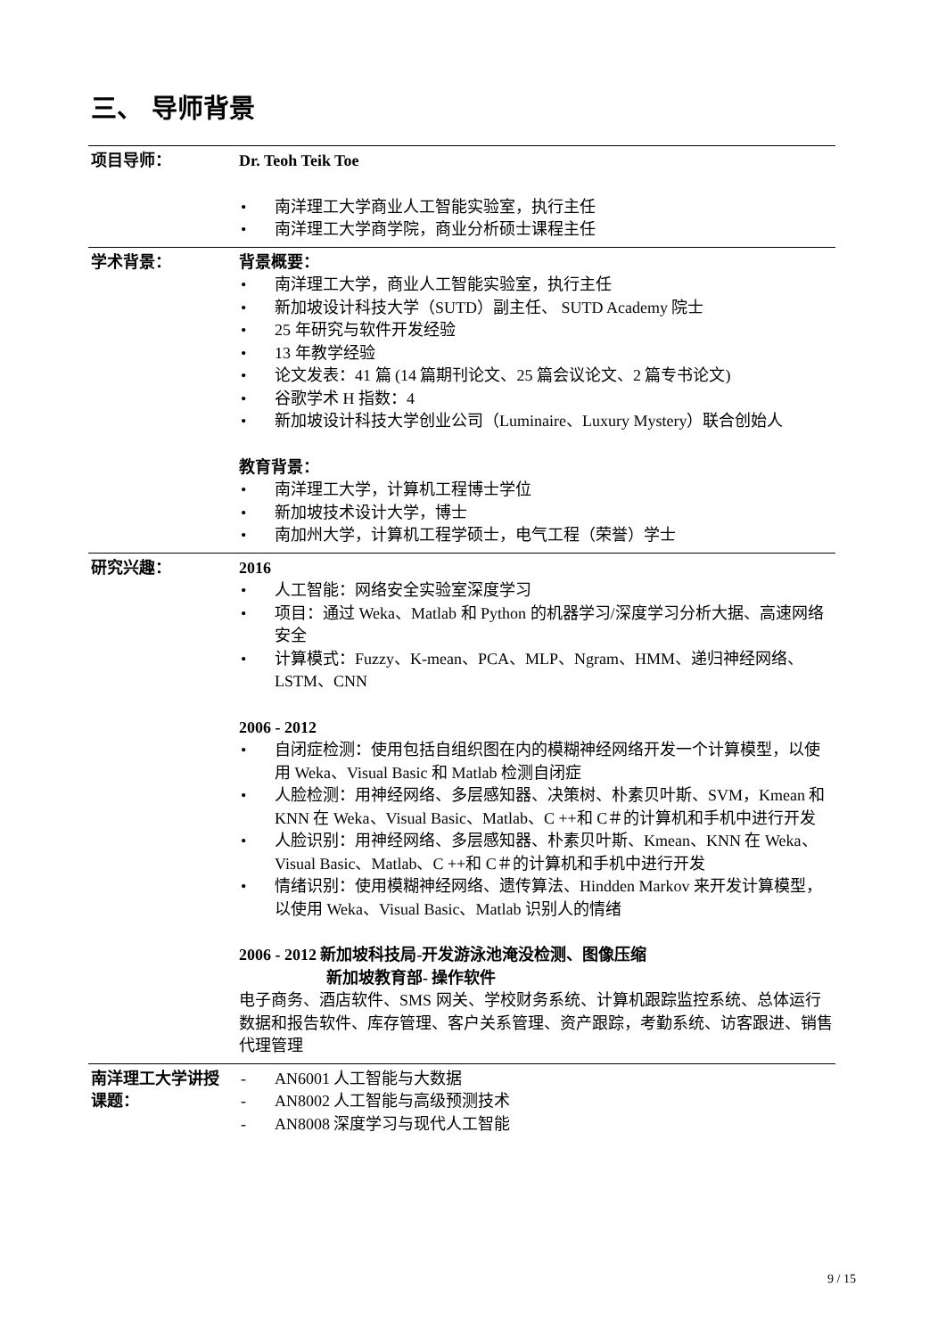三、 导师背景
| 项目导师： | Dr. Teoh Teik Toe • 南洋理工大学商业人工智能实验室，执行主任 • 南洋理工大学商学院，商业分析硕士课程主任 |
| 学术背景： | 背景概要： • 南洋理工大学，商业人工智能实验室，执行主任 • 新加坡设计科技大学（SUTD）副主任、 SUTD Academy 院士 • 25 年研究与软件开发经验 • 13 年教学经验 • 论文发表：41 篇 (14 篇期刊论文、25 篇会议论文、2 篇专书论文) • 谷歌学术 H 指数：4 • 新加坡设计科技大学创业公司（Luminaire、Luxury Mystery）联合创始人 教育背景： • 南洋理工大学，计算机工程博士学位 • 新加坡技术设计大学，博士 • 南加州大学，计算机工程学硕士，电气工程（荣誉）学士 |
| 研究兴趣： | 2016 • 人工智能：网络安全实验室深度学习 • 项目：通过 Weka、Matlab 和 Python 的机器学习/深度学习分析大据、高速网络安全 • 计算模式：Fuzzy、K-mean、PCA、MLP、Ngram、HMM、递归神经网络、LSTM、CNN 2006 - 2012 • 自闭症检测：使用包括自组织图在内的模糊神经网络开发一个计算模型，以使用 Weka、Visual Basic 和 Matlab 检测自闭症 • 人脸检测：用神经网络、多层感知器、决策树、朴素贝叶斯、SVM，Kmean 和 KNN 在 Weka、Visual Basic、Matlab、C ++和 C＃的计算机和手机中进行开发 • 人脸识别：用神经网络、多层感知器、朴素贝叶斯、Kmean、KNN 在 Weka、Visual Basic、Matlab、C ++和 C＃的计算机和手机中进行开发 • 情绪识别：使用模糊神经网络、遗传算法、Hindden Markov 来开发计算模型，以使用 Weka、Visual Basic、Matlab 识别人的情绪 2006 - 2012 新加坡科技局-开发游泳池淹没检测、图像压缩 新加坡教育部- 操作软件 电子商务、酒店软件、SMS 网关、学校财务系统、计算机跟踪监控系统、总体运行数据和报告软件、库存管理、客户关系管理、资产跟踪，考勤系统、访客跟进、销售代理管理 |
| 南洋理工大学讲授课题： | - AN6001 人工智能与大数据 - AN8002 人工智能与高级预测技术 - AN8008 深度学习与现代人工智能 |
9 / 15